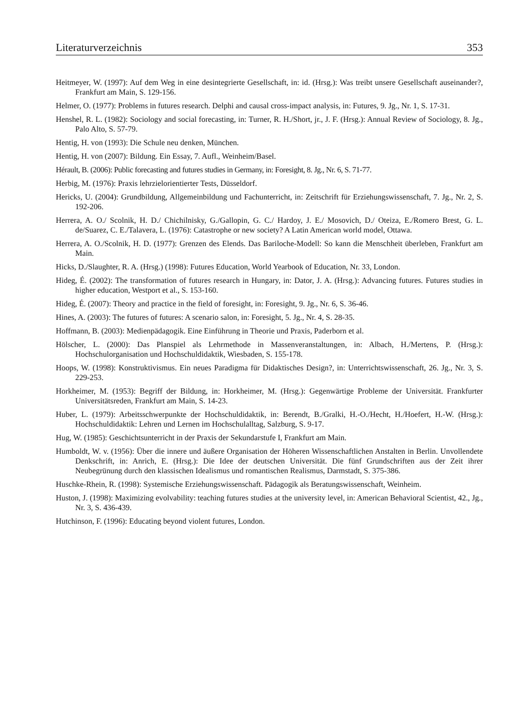Literaturverzeichnis 353
Heitmeyer, W. (1997): Auf dem Weg in eine desintegrierte Gesellschaft, in: id. (Hrsg.): Was treibt unsere Gesellschaft auseinander?, Frankfurt am Main, S. 129-156.
Helmer, O. (1977): Problems in futures research. Delphi and causal cross-impact analysis, in: Futures, 9. Jg., Nr. 1, S. 17-31.
Henshel, R. L. (1982): Sociology and social forecasting, in: Turner, R. H./Short, jr., J. F. (Hrsg.): Annual Review of Sociology, 8. Jg., Palo Alto, S. 57-79.
Hentig, H. von (1993): Die Schule neu denken, München.
Hentig, H. von (2007): Bildung. Ein Essay, 7. Aufl., Weinheim/Basel.
Hérault, B. (2006): Public forecasting and futures studies in Germany, in: Foresight, 8. Jg., Nr. 6, S. 71-77.
Herbig, M. (1976): Praxis lehrzielorientierter Tests, Düsseldorf.
Hericks, U. (2004): Grundbildung, Allgemeinbildung und Fachunterricht, in: Zeitschrift für Erziehungswissenschaft, 7. Jg., Nr. 2, S. 192-206.
Herrera, A. O./ Scolnik, H. D./ Chichilnisky, G./Gallopin, G. C./ Hardoy, J. E./ Mosovich, D./ Oteiza, E./Romero Brest, G. L. de/Suarez, C. E./Talavera, L. (1976): Catastrophe or new society? A Latin American world model, Ottawa.
Herrera, A. O./Scolnik, H. D. (1977): Grenzen des Elends. Das Bariloche-Modell: So kann die Menschheit überleben, Frankfurt am Main.
Hicks, D./Slaughter, R. A. (Hrsg.) (1998): Futures Education, World Yearbook of Education, Nr. 33, London.
Hideg, É. (2002): The transformation of futures research in Hungary, in: Dator, J. A. (Hrsg.): Advancing futures. Futures studies in higher education, Westport et al., S. 153-160.
Hideg, É. (2007): Theory and practice in the field of foresight, in: Foresight, 9. Jg., Nr. 6, S. 36-46.
Hines, A. (2003): The futures of futures: A scenario salon, in: Foresight, 5. Jg., Nr. 4, S. 28-35.
Hoffmann, B. (2003): Medienpädagogik. Eine Einführung in Theorie und Praxis, Paderborn et al.
Hölscher, L. (2000): Das Planspiel als Lehrmethode in Massenveranstaltungen, in: Albach, H./Mertens, P. (Hrsg.): Hochschulorganisation und Hochschuldidaktik, Wiesbaden, S. 155-178.
Hoops, W. (1998): Konstruktivismus. Ein neues Paradigma für Didaktisches Design?, in: Unterrichtswissenschaft, 26. Jg., Nr. 3, S. 229-253.
Horkheimer, M. (1953): Begriff der Bildung, in: Horkheimer, M. (Hrsg.): Gegenwärtige Probleme der Universität. Frankfurter Universitätsreden, Frankfurt am Main, S. 14-23.
Huber, L. (1979): Arbeitsschwerpunkte der Hochschuldidaktik, in: Berendt, B./Gralki, H.-O./Hecht, H./Hoefert, H.-W. (Hrsg.): Hochschuldidaktik: Lehren und Lernen im Hochschulalltag, Salzburg, S. 9-17.
Hug, W. (1985): Geschichtsunterricht in der Praxis der Sekundarstufe I, Frankfurt am Main.
Humboldt, W. v. (1956): Über die innere und äußere Organisation der Höheren Wissenschaftlichen Anstalten in Berlin. Unvollendete Denkschrift, in: Anrich, E. (Hrsg.): Die Idee der deutschen Universität. Die fünf Grundschriften aus der Zeit ihrer Neubegrünung durch den klassischen Idealismus und romantischen Realismus, Darmstadt, S. 375-386.
Huschke-Rhein, R. (1998): Systemische Erziehungswissenschaft. Pädagogik als Beratungswissenschaft, Weinheim.
Huston, J. (1998): Maximizing evolvability: teaching futures studies at the university level, in: American Behavioral Scientist, 42., Jg., Nr. 3, S. 436-439.
Hutchinson, F. (1996): Educating beyond violent futures, London.